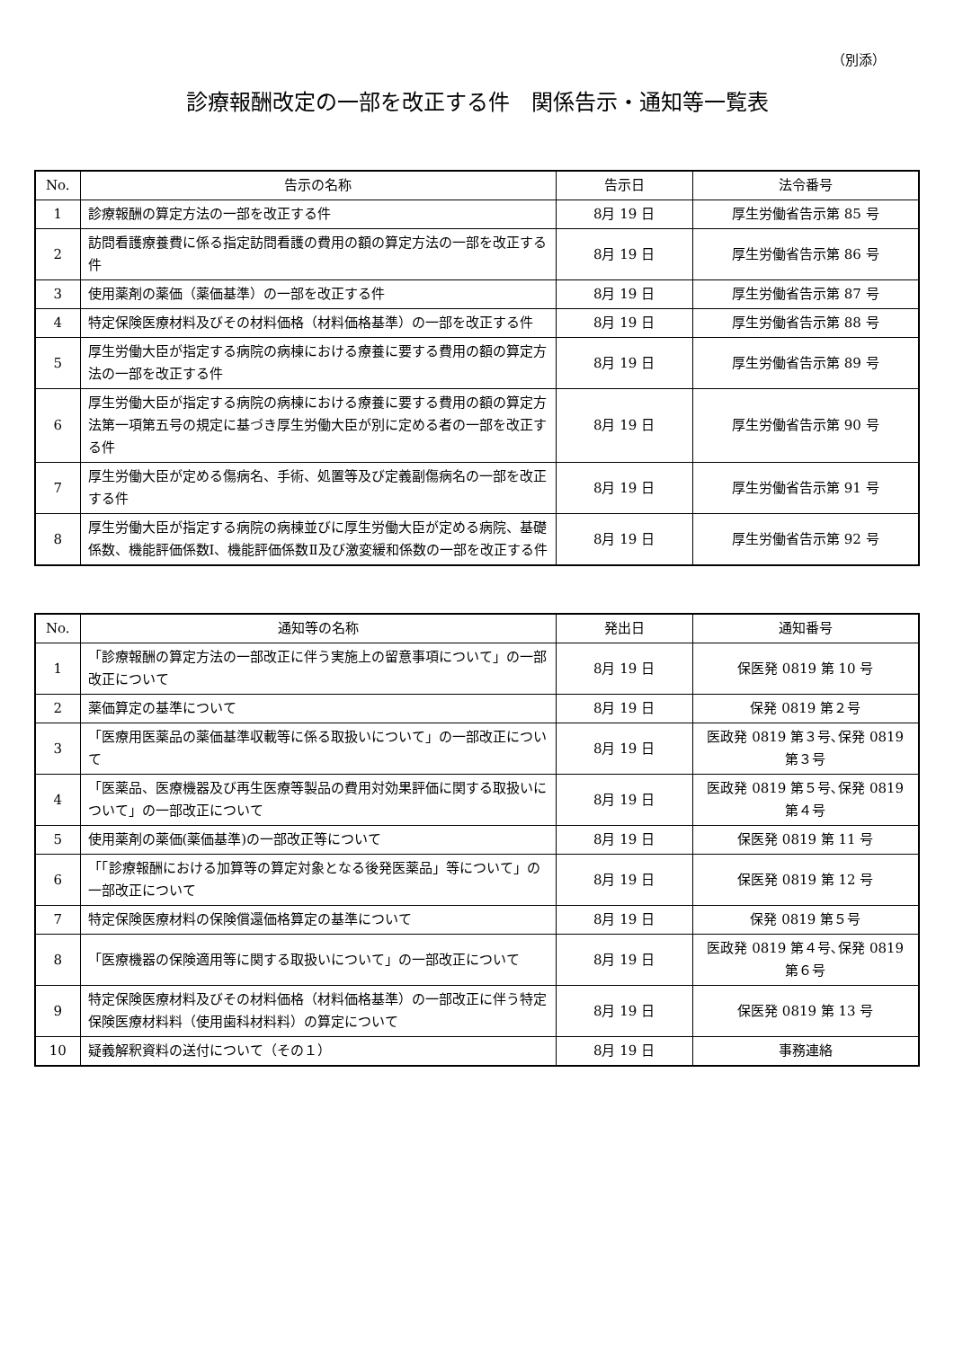（別添）
診療報酬改定の一部を改正する件　関係告示・通知等一覧表
| No. | 告示の名称 | 告示日 | 法令番号 |
| --- | --- | --- | --- |
| 1 | 診療報酬の算定方法の一部を改正する件 | 8月 19 日 | 厚生労働省告示第 85 号 |
| 2 | 訪問看護療養費に係る指定訪問看護の費用の額の算定方法の一部を改正する件 | 8月 19 日 | 厚生労働省告示第 86 号 |
| 3 | 使用薬剤の薬価（薬価基準）の一部を改正する件 | 8月 19 日 | 厚生労働省告示第 87 号 |
| 4 | 特定保険医療材料及びその材料価格（材料価格基準）の一部を改正する件 | 8月 19 日 | 厚生労働省告示第 88 号 |
| 5 | 厚生労働大臣が指定する病院の病棟における療養に要する費用の額の算定方法の一部を改正する件 | 8月 19 日 | 厚生労働省告示第 89 号 |
| 6 | 厚生労働大臣が指定する病院の病棟における療養に要する費用の額の算定方法第一項第五号の規定に基づき厚生労働大臣が別に定める者の一部を改正する件 | 8月 19 日 | 厚生労働省告示第 90 号 |
| 7 | 厚生労働大臣が定める傷病名、手術、処置等及び定義副傷病名の一部を改正する件 | 8月 19 日 | 厚生労働省告示第 91 号 |
| 8 | 厚生労働大臣が指定する病院の病棟並びに厚生労働大臣が定める病院、基礎係数、機能評価係数Ⅰ、機能評価係数Ⅱ及び激変緩和係数の一部を改正する件 | 8月 19 日 | 厚生労働省告示第 92 号 |
| No. | 通知等の名称 | 発出日 | 通知番号 |
| --- | --- | --- | --- |
| 1 | 「診療報酬の算定方法の一部改正に伴う実施上の留意事項について」の一部改正について | 8月 19 日 | 保医発 0819 第 10 号 |
| 2 | 薬価算定の基準について | 8月 19 日 | 保発 0819 第２号 |
| 3 | 「医療用医薬品の薬価基準収載等に係る取扱いについて」の一部改正について | 8月 19 日 | 医政発 0819 第３号､保発 0819 第３号 |
| 4 | 「医薬品、医療機器及び再生医療等製品の費用対効果評価に関する取扱いについて」の一部改正について | 8月 19 日 | 医政発 0819 第５号､保発 0819 第４号 |
| 5 | 使用薬剤の薬価(薬価基準)の一部改正等について | 8月 19 日 | 保医発 0819 第 11 号 |
| 6 | 「「診療報酬における加算等の算定対象となる後発医薬品」等について」の一部改正について | 8月 19 日 | 保医発 0819 第 12 号 |
| 7 | 特定保険医療材料の保険償還価格算定の基準について | 8月 19 日 | 保発 0819 第５号 |
| 8 | 「医療機器の保険適用等に関する取扱いについて」の一部改正について | 8月 19 日 | 医政発 0819 第４号､保発 0819 第６号 |
| 9 | 特定保険医療材料及びその材料価格（材料価格基準）の一部改正に伴う特定保険医療材料料（使用歯科材料料）の算定について | 8月 19 日 | 保医発 0819 第 13 号 |
| 10 | 疑義解釈資料の送付について（その１） | 8月 19 日 | 事務連絡 |